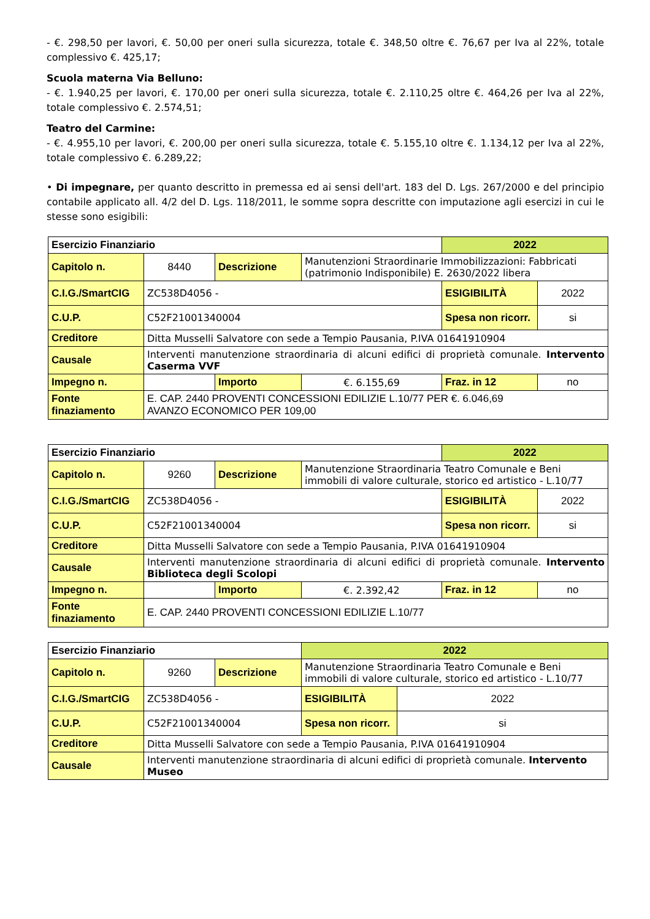- €. 298,50 per lavori, €. 50,00 per oneri sulla sicurezza, totale €. 348,50 oltre €. 76,67 per Iva al 22%, totale complessivo €. 425,17;
Scuola materna Via Belluno:
- €. 1.940,25 per lavori, €. 170,00 per oneri sulla sicurezza, totale €. 2.110,25 oltre €. 464,26 per Iva al 22%, totale complessivo €. 2.574,51;
Teatro del Carmine:
- €. 4.955,10 per lavori, €. 200,00 per oneri sulla sicurezza, totale €. 5.155,10 oltre €. 1.134,12 per Iva al 22%, totale complessivo €. 6.289,22;
• Di impegnare, per quanto descritto in premessa ed ai sensi dell'art. 183 del D. Lgs. 267/2000 e del principio contabile applicato all. 4/2 del D. Lgs. 118/2011, le somme sopra descritte con imputazione agli esercizi in cui le stesse sono esigibili:
| Esercizio Finanziario | | | | 2022 | |
| Capitolo n. | 8440 | Descrizione | Manutenzioni Straordinarie Immobilizzazioni: Fabbricati (patrimonio Indisponibile) E. 2630/2022 libera | | |
| C.I.G./SmartCIG | ZC538D4056 - | | | ESIGIBILITÀ | 2022 |
| C.U.P. | C52F21001340004 | | | Spesa non ricorr. | si |
| Creditore | Ditta Musselli Salvatore con sede a Tempio Pausania, P.IVA 01641910904 | | | | |
| Causale | Interventi manutenzione straordinaria di alcuni edifici di proprietà comunale. Intervento Caserma VVF | | | | |
| Impegno n. | | Importo | €. 6.155,69 | Fraz. in 12 | no |
| Fonte finaziamento | E. CAP. 2440 PROVENTI CONCESSIONI EDILIZIE L.10/77 PER €. 6.046,69 AVANZO ECONOMICO PER 109,00 | | | | |
| Esercizio Finanziario | | | | 2022 | |
| Capitolo n. | 9260 | Descrizione | Manutenzione Straordinaria Teatro Comunale e Beni immobili di valore culturale, storico ed artistico - L.10/77 | | |
| C.I.G./SmartCIG | ZC538D4056 - | | | ESIGIBILITÀ | 2022 |
| C.U.P. | C52F21001340004 | | | Spesa non ricorr. | si |
| Creditore | Ditta Musselli Salvatore con sede a Tempio Pausania, P.IVA 01641910904 | | | | |
| Causale | Interventi manutenzione straordinaria di alcuni edifici di proprietà comunale. Intervento Biblioteca degli Scolopi | | | | |
| Impegno n. | | Importo | €. 2.392,42 | Fraz. in 12 | no |
| Fonte finaziamento | E. CAP. 2440 PROVENTI CONCESSIONI EDILIZIE L.10/77 | | | | |
| Esercizio Finanziario | | | | 2022 | |
| Capitolo n. | 9260 | Descrizione | Manutenzione Straordinaria Teatro Comunale e Beni immobili di valore culturale, storico ed artistico - L.10/77 | | |
| C.I.G./SmartCIG | ZC538D4056 - | | | ESIGIBILITÀ | 2022 |
| C.U.P. | C52F21001340004 | | | Spesa non ricorr. | si |
| Creditore | Ditta Musselli Salvatore con sede a Tempio Pausania, P.IVA 01641910904 | | | | |
| Causale | Interventi manutenzione straordinaria di alcuni edifici di proprietà comunale. Intervento Museo | | | | |